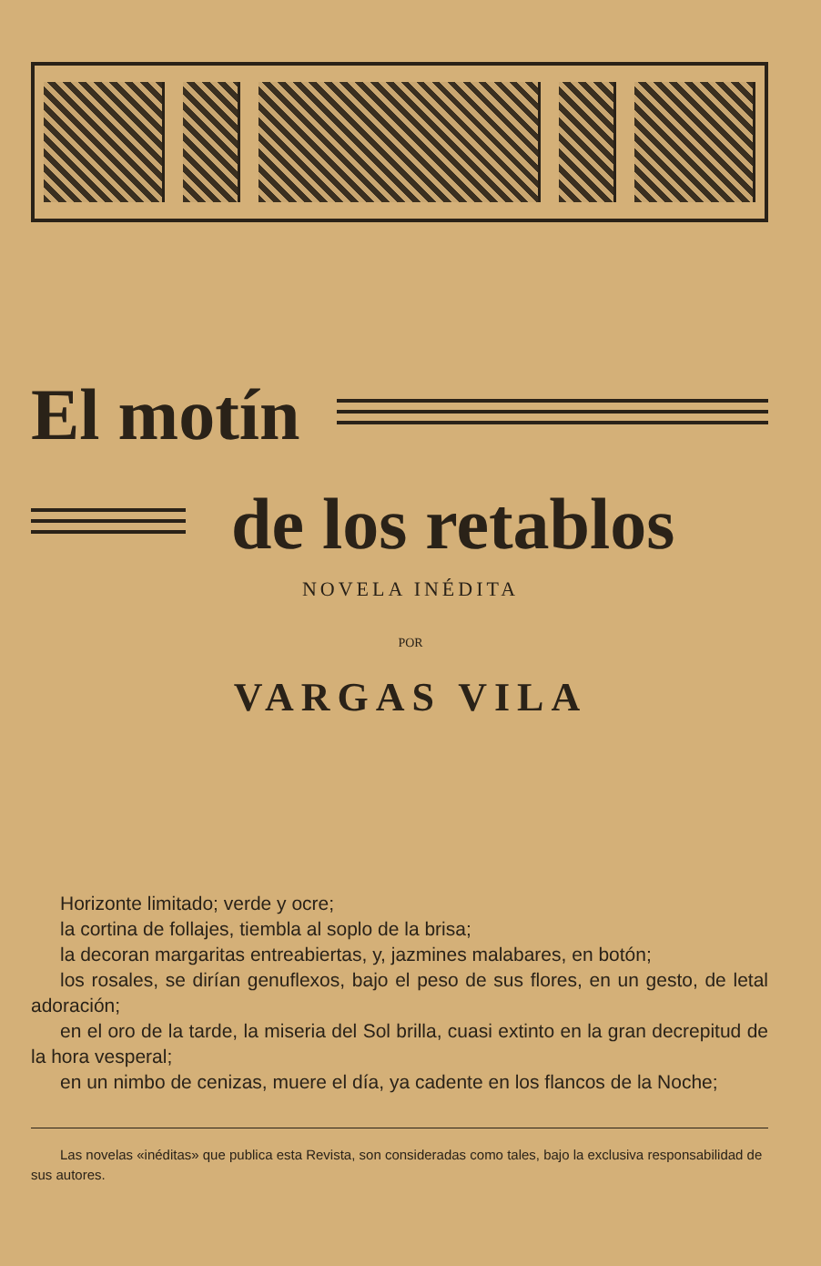El motín
de los retablos
NOVELA INÉDITA
POR
VARGAS VILA
Horizonte limitado; verde y ocre;
la cortina de follajes, tiembla al soplo de la brisa;
la decoran margaritas entreabiertas, y, jazmines malabares, en botón;
los rosales, se dirían genuflexos, bajo el peso de sus flores, en un gesto, de letal adoración;
en el oro de la tarde, la miseria del Sol brilla, cuasi extinto en la gran decrepitud de la hora vesperal;
en un nimbo de cenizas, muere el día, ya cadente en los flancos de la Noche;
Las novelas «inéditas» que publica esta Revista, son consideradas como tales, bajo la exclusiva responsabilidad de sus autores.